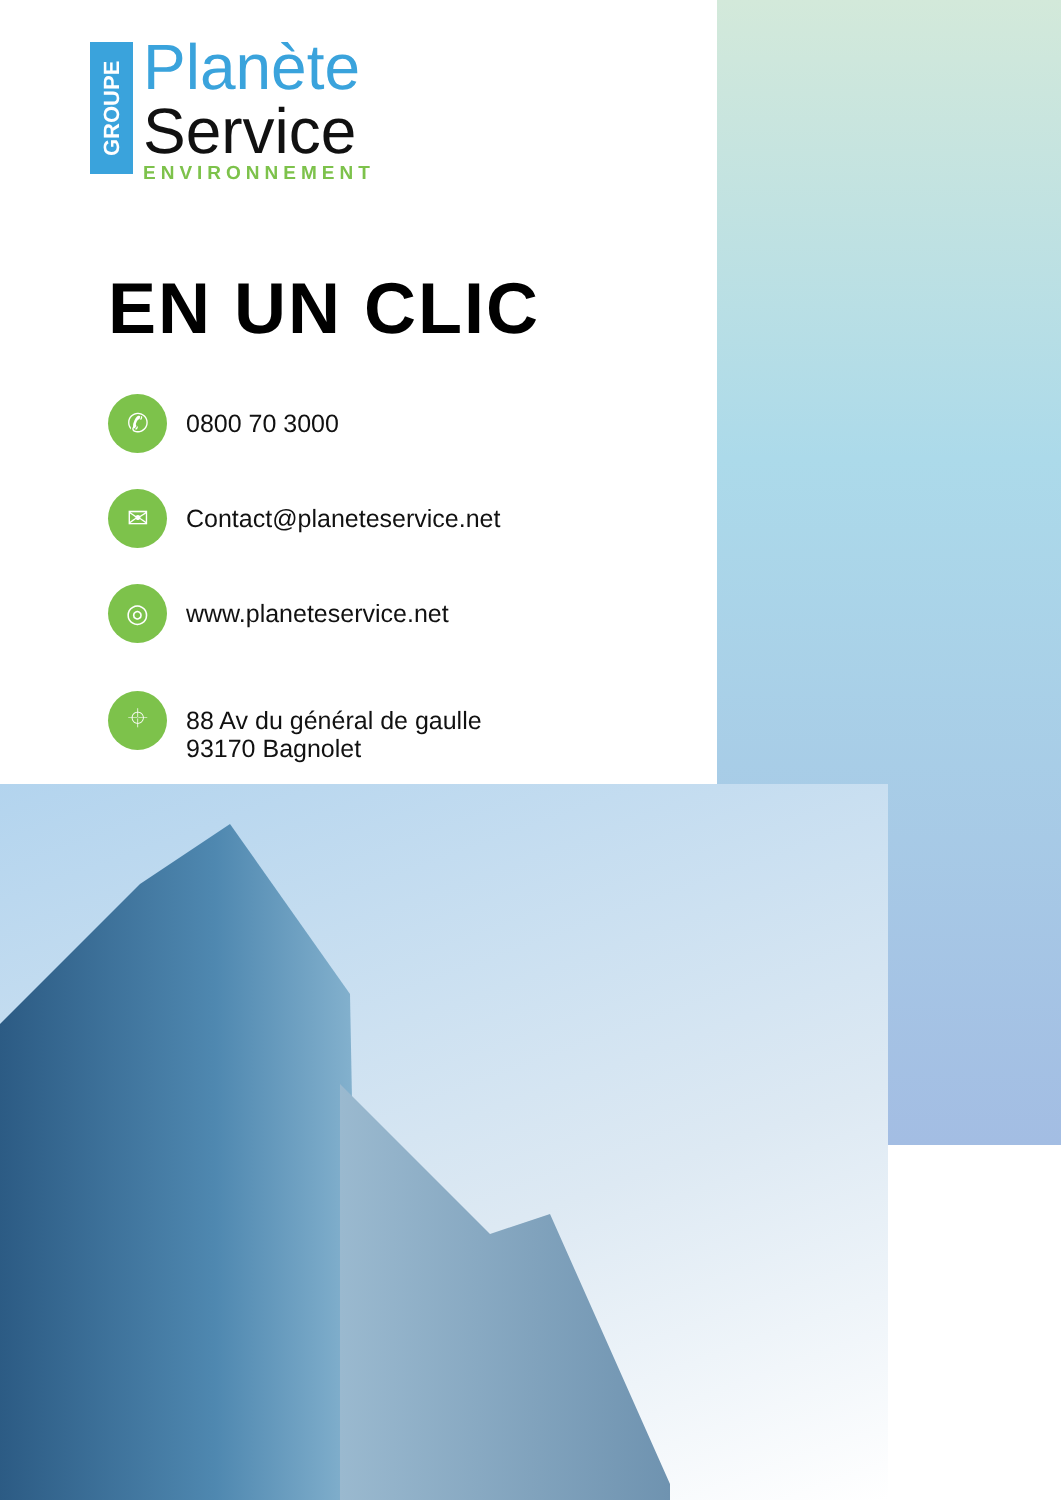GROUPE
Planète
Service
ENVIRONNEMENT
EN UN CLIC
✆
0800 70 3000
✉
Contact@planeteservice.net
◎
www.planeteservice.net
⌖
88 Av du général de gaulle
93170 Bagnolet